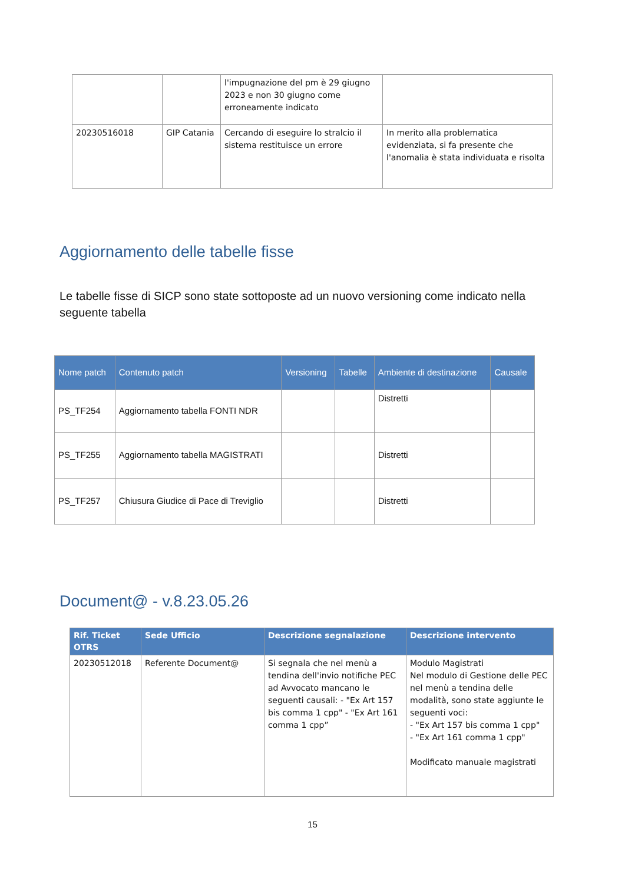| | | l'impugnazione del pm è 29 giugno 2023 e non 30 giugno come erroneamente indicato | |
| 20230516018 | GIP Catania | Cercando di eseguire lo stralcio il sistema restituisce un errore | In merito alla problematica evidenziata, si fa presente che l'anomalia è stata individuata e risolta |
Aggiornamento delle tabelle fisse
Le tabelle fisse di SICP sono state sottoposte ad un nuovo versioning come indicato nella seguente tabella
| Nome patch | Contenuto patch | Versioning | Tabelle | Ambiente di destinazione | Causale |
| --- | --- | --- | --- | --- | --- |
| PS_TF254 | Aggiornamento tabella FONTI NDR | | | Distretti | |
| PS_TF255 | Aggiornamento tabella MAGISTRATI | | | Distretti | |
| PS_TF257 | Chiusura Giudice di Pace di Treviglio | | | Distretti | |
Document@ - v.8.23.05.26
| Rif. Ticket OTRS | Sede Ufficio | Descrizione segnalazione | Descrizione intervento |
| --- | --- | --- | --- |
| 20230512018 | Referente Document@ | Si segnala che nel menù a tendina dell'invio notifiche PEC ad Avvocato mancano le seguenti causali: - "Ex Art 157 bis comma 1 cpp" - "Ex Art 161 comma 1 cpp” | Modulo Magistrati Nel modulo di Gestione delle PEC nel menù a tendina delle modalità, sono state aggiunte le seguenti voci: - "Ex Art 157 bis comma 1 cpp" - "Ex Art 161 comma 1 cpp" Modificato manuale magistrati |
15